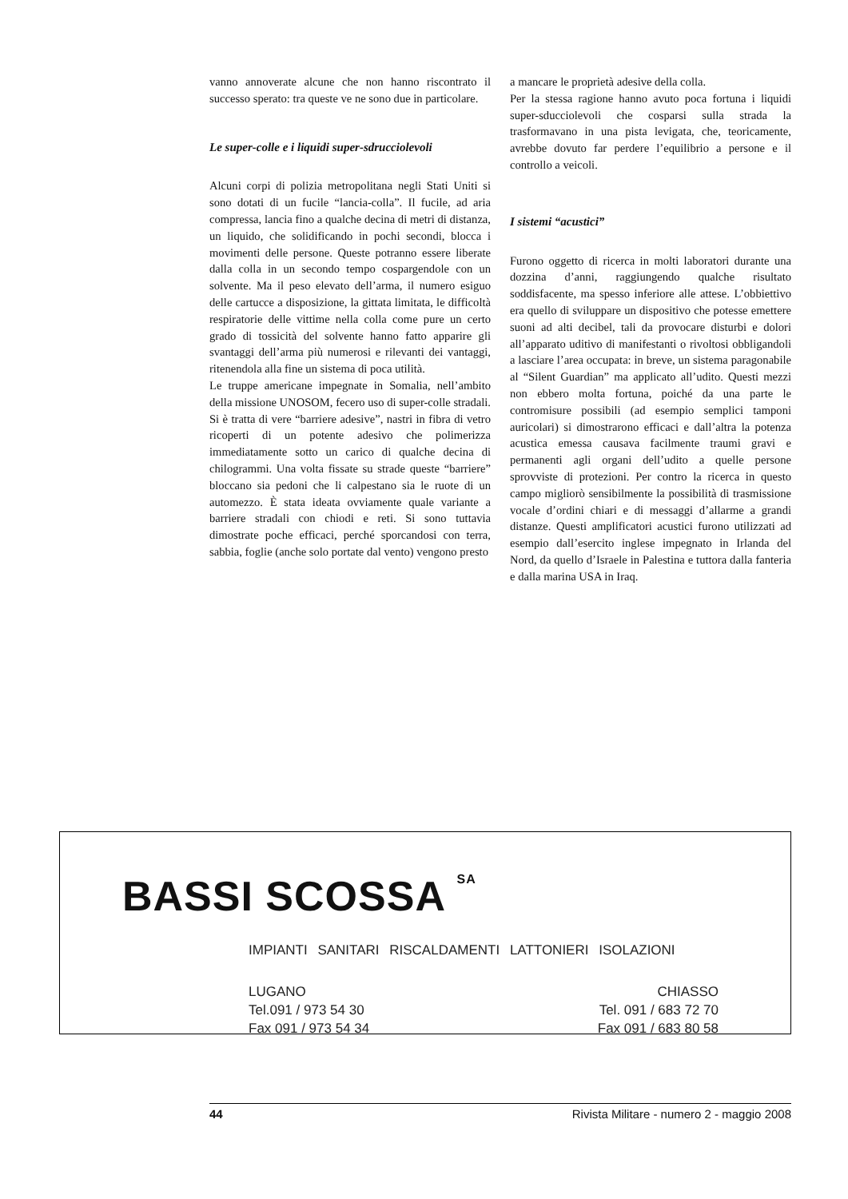vanno annoverate alcune che non hanno riscontrato il successo sperato: tra queste ve ne sono due in particolare.
Le super-colle e i liquidi super-sdrucciolevoli
Alcuni corpi di polizia metropolitana negli Stati Uniti si sono dotati di un fucile “lancia-colla”. Il fucile, ad aria compressa, lancia fino a qualche decina di metri di distanza, un liquido, che solidificando in pochi secondi, blocca i movimenti delle persone. Queste potranno essere liberate dalla colla in un secondo tempo cospargendole con un solvente. Ma il peso elevato dell’arma, il numero esiguo delle cartucce a disposizione, la gittata limitata, le difficoltà respiratorie delle vittime nella colla come pure un certo grado di tossicità del solvente hanno fatto apparire gli svantaggi dell’arma più numerosi e rilevanti dei vantaggi, ritenendola alla fine un sistema di poca utilità.
Le truppe americane impegnate in Somalia, nell’ambito della missione UNOSOM, fecero uso di super-colle stradali. Si è tratta di vere “barriere adesive”, nastri in fibra di vetro ricoperti di un potente adesivo che polimerizza immediatamente sotto un carico di qualche decina di chilogrammi. Una volta fissate su strade queste “barriere” bloccano sia pedoni che li calpestano sia le ruote di un automezzo. È stata ideata ovviamente quale variante a barriere stradali con chiodi e reti. Si sono tuttavia dimostrate poche efficaci, perché sporcandosi con terra, sabbia, foglie (anche solo portate dal vento) vengono presto
a mancare le proprietà adesive della colla.
Per la stessa ragione hanno avuto poca fortuna i liquidi super-sducciolevoli che cosparsi sulla strada la trasformavano in una pista levigata, che, teoricamente, avrebbe dovuto far perdere l’equilibrio a persone e il controllo a veicoli.
I sistemi “acustici”
Furono oggetto di ricerca in molti laboratori durante una dozzina d’anni, raggiungendo qualche risultato soddisfacente, ma spesso inferiore alle attese. L’obbiettivo era quello di sviluppare un dispositivo che potesse emettere suoni ad alti decibel, tali da provocare disturbi e dolori all’apparato uditivo di manifestanti o rivoltosi obbligandoli a lasciare l’area occupata: in breve, un sistema paragonabile al “Silent Guardian” ma applicato all’udito. Questi mezzi non ebbero molta fortuna, poiché da una parte le contromisure possibili (ad esempio semplici tamponi auricolari) si dimostrarono efficaci e dall’altra la potenza acustica emessa causava facilmente traumi gravi e permanenti agli organi dell’udito a quelle persone sprovviste di protezioni. Per contro la ricerca in questo campo migliorò sensibilmente la possibilità di trasmissione vocale d’ordini chiari e di messaggi d’allarme a grandi distanze. Questi amplificatori acustici furono utilizzati ad esempio dall’esercito inglese impegnato in Irlanda del Nord, da quello d’Israele in Palestina e tuttora dalla fanteria e dalla marina USA in Iraq.
BASSI SCOSSA SA
IMPIANTI SANITARI RISCALDAMENTI LATTONIERI ISOLAZIONI
LUGANO
Tel.091 / 973 54 30
Fax 091 / 973 54 34
CHIASSO
Tel. 091 / 683 72 70
Fax 091 / 683 80 58
44 Rivista Militare - numero 2 - maggio 2008